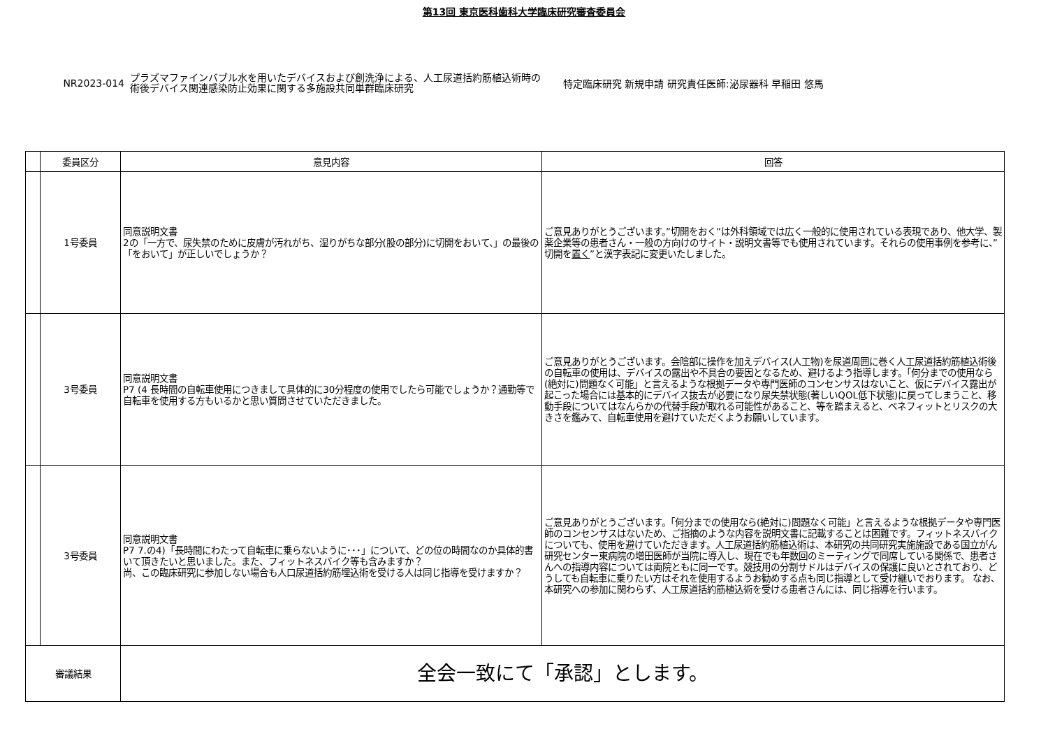第13回 東京医科歯科大学臨床研究審査委員会
NR2023-014
プラズマファインバブル水を用いたデバイスおよび創洗浄による、人工尿道括約筋植込術時の術後デバイス関連感染防止効果に関する多施設共同単群臨床研究
特定臨床研究 新規申請 研究責任医師:泌尿器科 早稲田 悠馬
| | 委員区分 | 意見内容 | 回答 |
| --- | --- | --- | --- |
| | 1号委員 | 同意説明文書 2の「一方で、尿失禁のために皮膚が汚れがち、湿りがちな部分(股の部分)に切開をおいて、」の最後の「をおいて」が正しいでしょうか？ | ご意見ありがとうございます。”切開をおく”は外科領域では広く一般的に使用されている表現であり、他大学、製薬企業等の患者さん・一般の方向けのサイト・説明文書等でも使用されています。それらの使用事例を参考に、”切開を 置く ”と漢字表記に変更いたしました。 |
| | 3号委員 | 同意説明文書 P7 (4 長時間の自転車使用につきまして具体的に30分程度の使用でしたら可能でしょうか？通勤等で自転車を使用する方もいるかと思い質問させていただきました。 | ご意見ありがとうございます。会陰部に操作を加えデバイス(人工物)を尿道周囲に巻く人工尿道括約筋植込術後の自転車の使用は、デバイスの露出や不具合の要因となるため、避けるよう指導します。「何分までの使用なら(絶対に)問題なく可能」と言えるような根拠データや専門医師のコンセンサスはないこと、仮にデバイス露出が起こった場合には基本的にデバイス抜去が必要になり尿失禁状態(著しいQOL低下状態)に戻ってしまうこと、移動手段についてはなんらかの代替手段が取れる可能性があること、等を踏まえると、ベネフィットとリスクの大きさを鑑みて、自転車使用を避けていただくようお願いしています。 |
| | 3号委員 | 同意説明文書 P7 7.の4)「長時間にわたって自転車に乗らないように･･･」について、どの位の時間なのか具体的書いて頂きたいと思いました。また、フィットネスバイク等も含みますか？ 尚、この臨床研究に参加しない場合も人口尿道括約筋埋込術を受ける人は同じ指導を受けますか？ | ご意見ありがとうございます。「何分までの使用なら(絶対に)問題なく可能」と言えるような根拠データや専門医師のコンセンサスはないため、ご指摘のような内容を説明文書に記載することは困難です。フィットネスバイクについても、使用を避けていただきます。人工尿道括約筋植込術は、本研究の共同研究実施施設である国立がん研究センター東病院の増田医師が当院に導入し、現在でも年数回のミーティングで同席している関係で、患者さんへの指導内容については両院ともに同一です。競技用の分割サドルはデバイスの保護に良いとされており、どうしても自転車に乗りたい方はそれを使用するようお勧めする点も同じ指導として受け継いでおります。 なお、本研究への参加に関わらず、人工尿道括約筋植込術を受ける患者さんには、同じ指導を行います。 |
| 審議結果 | | 全会一致にて「承認」とします。 | |